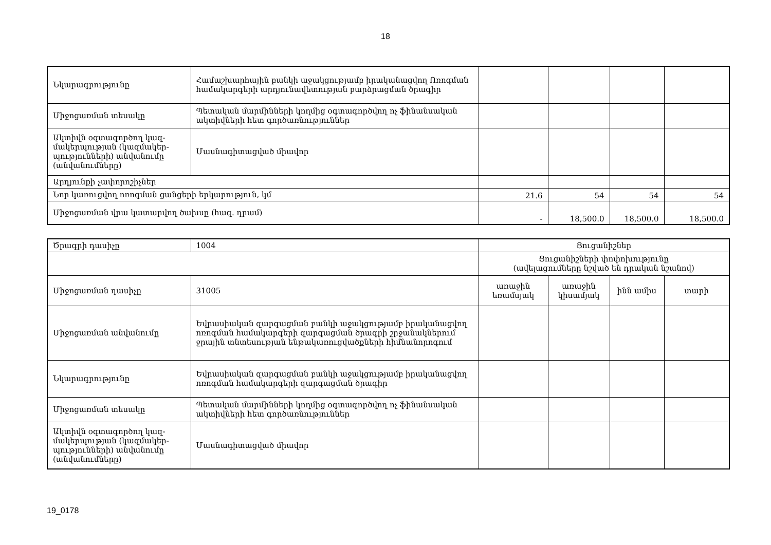18
| Նկարագրությունը | Համաշխարհային բանկի աջակցությամբ իրականացվող Ոռոգման համակարգերի արդյունավետության բարձրացման ծրագիր | | | | |
| Միջոցառման տեսակը | Պետական մարմինների կողմից օգտագործվող ոչ ֆինանսական ակտիվների հետ գործառնություններ | | | | |
| Ակտիվն օգտագործող կազ-մակերպության (կազմակեր-պությունների) անվանումը (անվանումները) | Մասնագիտացված միավոր | | | | |
| Արդյունքի չափորոշիչներ | | | | | |
| Նոր կառուցվող ոռոգման ցանցերի երկարություն, կմ | | 21.6 | 54 | 54 | 54 |
| Միջոցառման վրա կատարվող ծախսը (հազ. դրամ) | | - | 18,500.0 | 18,500.0 | 18,500.0 |
| Ծրագրի դասիչը | 1004 | Ցուցանիշներ | | | |
| | | Ցուցանիշների փոփոխությունը (ավելացումները նշված են դրական նշանով) | | | |
| Միջոցառման դասիչը | 31005 | առաջին եռամսյակ | առաջին կիսամյակ | ինն ամիս | տարի |
| Միջոցառման անվանումը | Եվրասիական զարգացման բանկի աջակցությամբ իրականացվող ոռոգման համակարգերի զարգացման ծրագրի շրջանակներում ջրային տնտեսության ենթակառուցվածքների հիմնանորոգում | | | | |
| Նկարագրությունը | Եվրասիական զարգացման բանկի աջակցությամբ իրականացվող ոռոգման համակարգերի զարգացման ծրագիր | | | | |
| Միջոցառման տեսակը | Պետական մարմինների կողմից օգտագործվող ոչ ֆինանսական ակտիվների հետ գործառնություններ | | | | |
| Ակտիվն օգտագործող կազ-մակերպության (կազմակեր-պությունների) անվանումը (անվանումները) | Մասնագիտացված միավոր | | | | |
19_0178